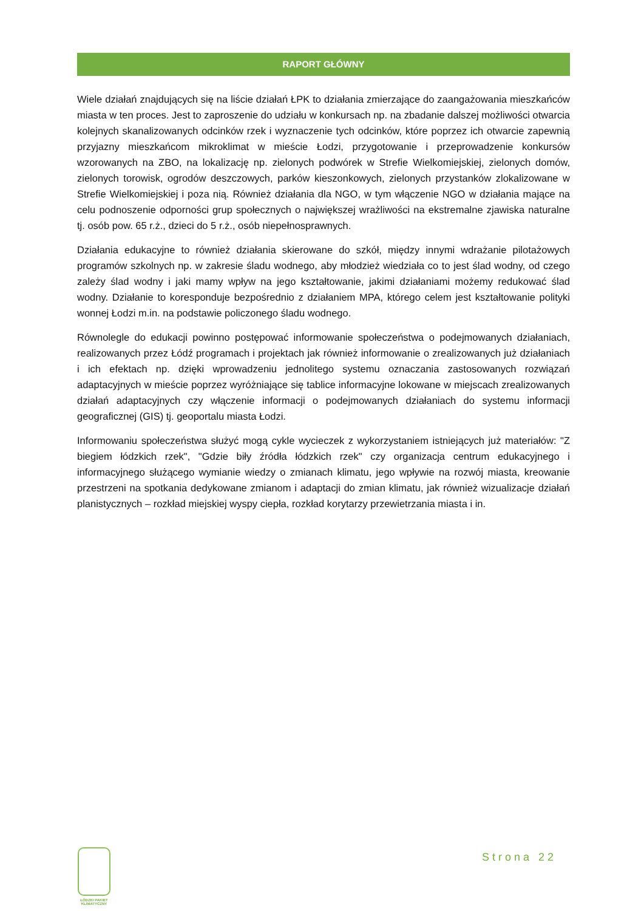RAPORT GŁÓWNY
Wiele działań znajdujących się na liście działań ŁPK to działania zmierzające do zaangażowania mieszkańców miasta w ten proces. Jest to zaproszenie do udziału w konkursach np. na zbadanie dalszej możliwości otwarcia kolejnych skanalizowanych odcinków rzek i wyznaczenie tych odcinków, które poprzez ich otwarcie zapewnią przyjazny mieszkańcom mikroklimat w mieście Łodzi, przygotowanie i przeprowadzenie konkursów wzorowanych na ZBO, na lokalizację np. zielonych podwórek w Strefie Wielkomiejskiej, zielonych domów, zielonych torowisk, ogrodów deszczowych, parków kieszonkowych, zielonych przystanków zlokalizowane w Strefie Wielkomiejskiej i poza nią. Również działania dla NGO, w tym włączenie NGO w działania mające na celu podnoszenie odporności grup społecznych o największej wrażliwości na ekstremalne zjawiska naturalne tj. osób pow. 65 r.ż., dzieci do 5 r.ż., osób niepełnosprawnych.
Działania edukacyjne to również działania skierowane do szkół, między innymi wdrażanie pilotażowych programów szkolnych np. w zakresie śladu wodnego, aby młodzież wiedziała co to jest ślad wodny, od czego zależy ślad wodny i jaki mamy wpływ na jego kształtowanie, jakimi działaniami możemy redukować ślad wodny. Działanie to koresponduje bezpośrednio z działaniem MPA, którego celem jest kształtowanie polityki wonnej Łodzi m.in. na podstawie policzonego śladu wodnego.
Równolegle do edukacji powinno postępować informowanie społeczeństwa o podejmowanych działaniach, realizowanych przez Łódź programach i projektach jak również informowanie o zrealizowanych już działaniach i ich efektach np. dzięki wprowadzeniu jednolitego systemu oznaczania zastosowanych rozwiązań adaptacyjnych w mieście poprzez wyróżniające się tablice informacyjne lokowane w miejscach zrealizowanych działań adaptacyjnych czy włączenie informacji o podejmowanych działaniach do systemu informacji geograficznej (GIS) tj. geoportalu miasta Łodzi.
Informowaniu społeczeństwa służyć mogą cykle wycieczek z wykorzystaniem istniejących już materiałów: "Z biegiem łódzkich rzek", "Gdzie biły źródła łódzkich rzek" czy organizacja centrum edukacyjnego i informacyjnego służącego wymianie wiedzy o zmianach klimatu, jego wpływie na rozwój miasta, kreowanie przestrzeni na spotkania dedykowane zmianom i adaptacji do zmian klimatu, jak również wizualizacje działań planistycznych – rozkład miejskiej wyspy ciepła, rozkład korytarzy przewietrzania miasta i in.
ŁÓDZKI PAKIET
KLIMATYCZNY
Strona 22